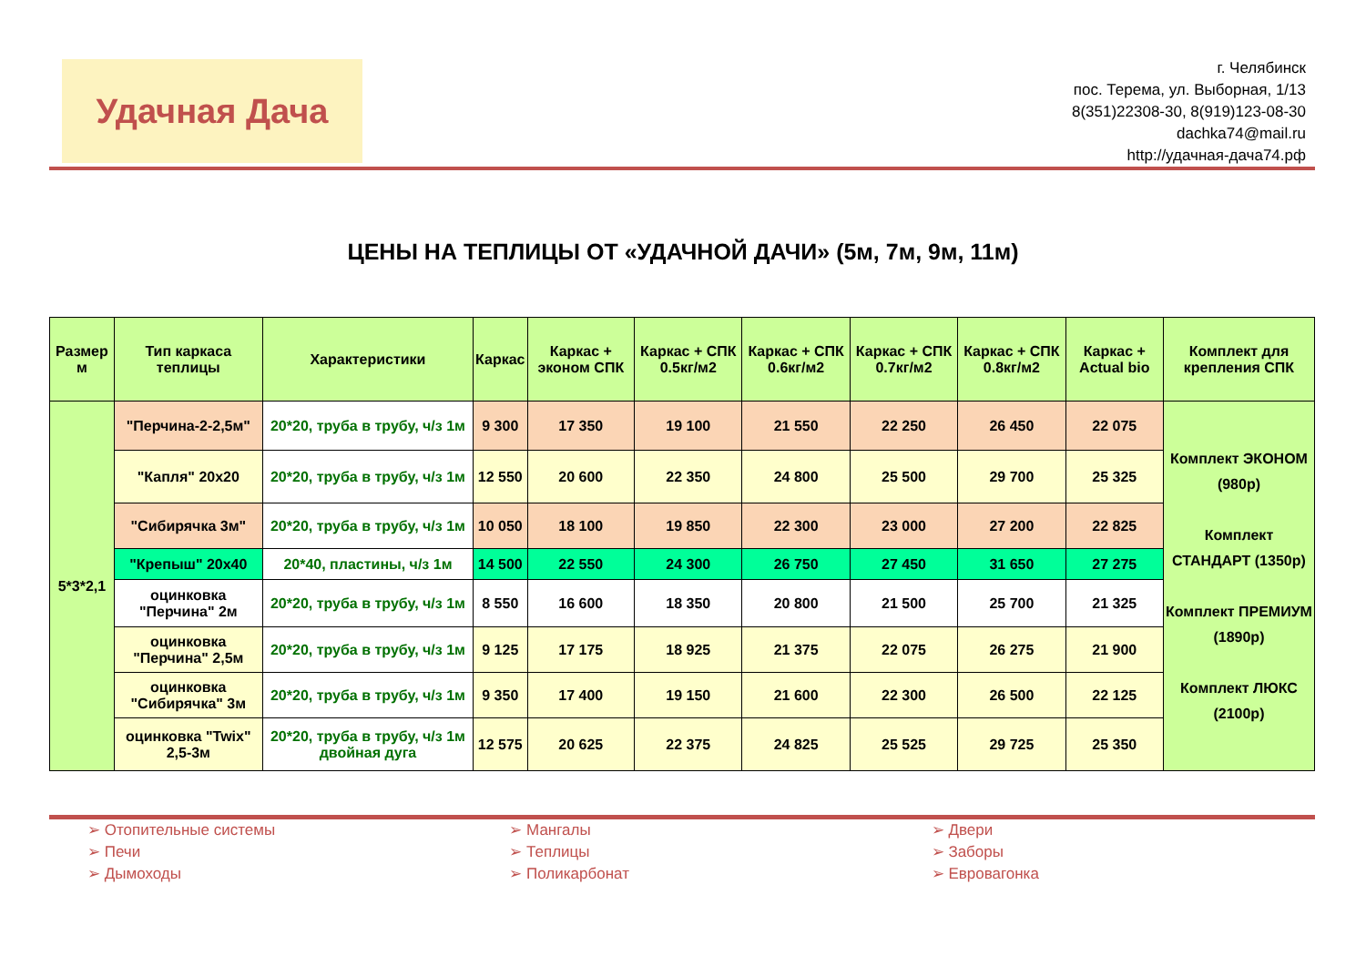Удачная Дача
г. Челябинск
пос. Терема, ул. Выборная, 1/13
8(351)22308-30, 8(919)123-08-30
dachka74@mail.ru
http://удачная-дача74.рф
ЦЕНЫ НА ТЕПЛИЦЫ ОТ «УДАЧНОЙ ДАЧИ» (5м, 7м, 9м, 11м)
| Размер м | Тип каркаса теплицы | Характеристики | Каркас | Каркас + эконом СПК | Каркас + СПК 0.5кг/м2 | Каркас + СПК 0.6кг/м2 | Каркас + СПК 0.7кг/м2 | Каркас + СПК 0.8кг/м2 | Каркас + Actual bio | Комплект для крепления СПК |
| --- | --- | --- | --- | --- | --- | --- | --- | --- | --- | --- |
| 5*3*2,1 | "Перчина-2-2,5м" | 20*20, труба в трубу, ч/з 1м | 9 300 | 17 350 | 19 100 | 21 550 | 22 250 | 26 450 | 22 075 | Комплект ЭКОНОМ (980р) Комплект СТАНДАРТ (1350р) Комплект ПРЕМИУМ (1890р) Комплект ЛЮКС (2100р) |
| | "Капля" 20х20 | 20*20, труба в трубу, ч/з 1м | 12 550 | 20 600 | 22 350 | 24 800 | 25 500 | 29 700 | 25 325 | |
| | "Сибирячка 3м" | 20*20, труба в трубу, ч/з 1м | 10 050 | 18 100 | 19 850 | 22 300 | 23 000 | 27 200 | 22 825 | |
| | "Крепыш" 20х40 | 20*40, пластины, ч/з 1м | 14 500 | 22 550 | 24 300 | 26 750 | 27 450 | 31 650 | 27 275 | |
| | оцинковка "Перчина" 2м | 20*20, труба в трубу, ч/з 1м | 8 550 | 16 600 | 18 350 | 20 800 | 21 500 | 25 700 | 21 325 | |
| | оцинковка "Перчина" 2,5м | 20*20, труба в трубу, ч/з 1м | 9 125 | 17 175 | 18 925 | 21 375 | 22 075 | 26 275 | 21 900 | |
| | оцинковка "Сибирячка" 3м | 20*20, труба в трубу, ч/з 1м | 9 350 | 17 400 | 19 150 | 21 600 | 22 300 | 26 500 | 22 125 | |
| | оцинковка "Twix" 2,5-3м | 20*20, труба в трубу, ч/з 1м двойная дуга | 12 575 | 20 625 | 22 375 | 24 825 | 25 525 | 29 725 | 25 350 | |
➢ Отопительные системы
➢ Печи
➢ Дымоходы
➢ Мангалы
➢ Теплицы
➢ Поликарбонат
➢ Двери
➢ Заборы
➢ Евровагонка